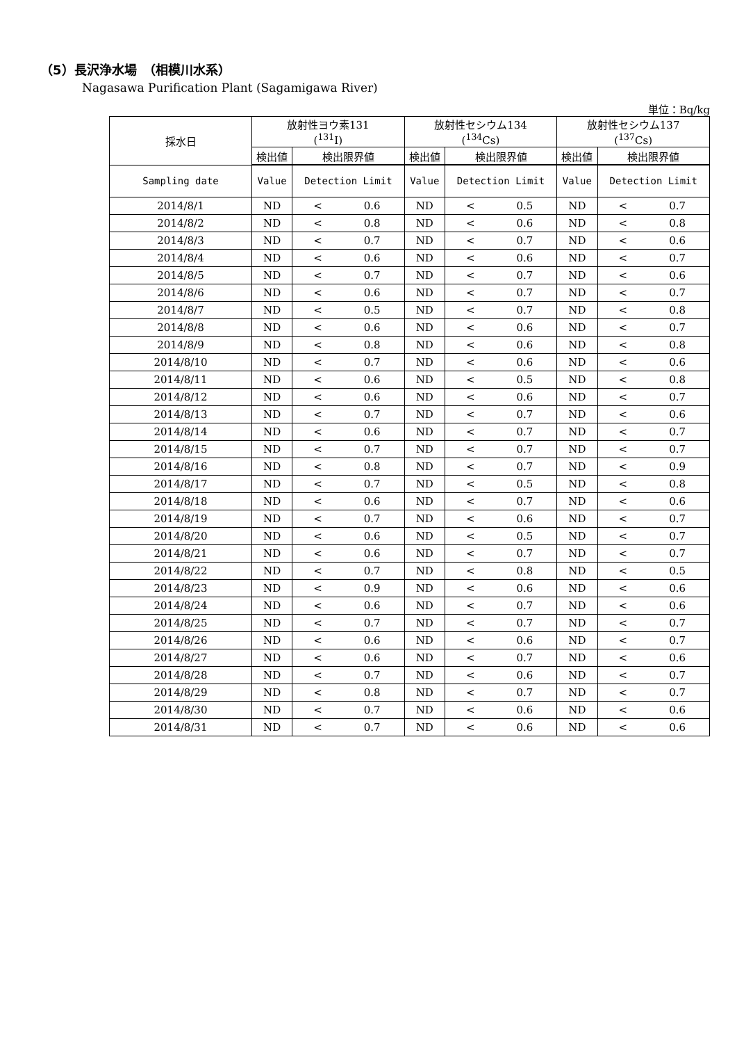（5）長沢浄水場　（相模川水系）
Nagasawa Purification Plant (Sagamigawa River)
単位：Bq/kg
| 採水日 | 放射性ヨウ素131 (<sup>131</sup>I) | | | 放射性セシウム134 (<sup>134</sup>Cs) | | | 放射性セシウム137 (<sup>137</sup>Cs) | | |
| --- | --- | --- | --- | --- | --- | --- | --- | --- | --- |
| | 検出値 | 検出限界値 | | 検出値 | 検出限界値 | | 検出値 | 検出限界値 | |
| Sampling date | Value | Detection Limit | | Value | Detection Limit | | Value | Detection Limit | |
| 2014/8/1 | ND | < | 0.6 | ND | < | 0.5 | ND | < | 0.7 |
| 2014/8/2 | ND | < | 0.8 | ND | < | 0.6 | ND | < | 0.8 |
| 2014/8/3 | ND | < | 0.7 | ND | < | 0.7 | ND | < | 0.6 |
| 2014/8/4 | ND | < | 0.6 | ND | < | 0.6 | ND | < | 0.7 |
| 2014/8/5 | ND | < | 0.7 | ND | < | 0.7 | ND | < | 0.6 |
| 2014/8/6 | ND | < | 0.6 | ND | < | 0.7 | ND | < | 0.7 |
| 2014/8/7 | ND | < | 0.5 | ND | < | 0.7 | ND | < | 0.8 |
| 2014/8/8 | ND | < | 0.6 | ND | < | 0.6 | ND | < | 0.7 |
| 2014/8/9 | ND | < | 0.8 | ND | < | 0.6 | ND | < | 0.8 |
| 2014/8/10 | ND | < | 0.7 | ND | < | 0.6 | ND | < | 0.6 |
| 2014/8/11 | ND | < | 0.6 | ND | < | 0.5 | ND | < | 0.8 |
| 2014/8/12 | ND | < | 0.6 | ND | < | 0.6 | ND | < | 0.7 |
| 2014/8/13 | ND | < | 0.7 | ND | < | 0.7 | ND | < | 0.6 |
| 2014/8/14 | ND | < | 0.6 | ND | < | 0.7 | ND | < | 0.7 |
| 2014/8/15 | ND | < | 0.7 | ND | < | 0.7 | ND | < | 0.7 |
| 2014/8/16 | ND | < | 0.8 | ND | < | 0.7 | ND | < | 0.9 |
| 2014/8/17 | ND | < | 0.7 | ND | < | 0.5 | ND | < | 0.8 |
| 2014/8/18 | ND | < | 0.6 | ND | < | 0.7 | ND | < | 0.6 |
| 2014/8/19 | ND | < | 0.7 | ND | < | 0.6 | ND | < | 0.7 |
| 2014/8/20 | ND | < | 0.6 | ND | < | 0.5 | ND | < | 0.7 |
| 2014/8/21 | ND | < | 0.6 | ND | < | 0.7 | ND | < | 0.7 |
| 2014/8/22 | ND | < | 0.7 | ND | < | 0.8 | ND | < | 0.5 |
| 2014/8/23 | ND | < | 0.9 | ND | < | 0.6 | ND | < | 0.6 |
| 2014/8/24 | ND | < | 0.6 | ND | < | 0.7 | ND | < | 0.6 |
| 2014/8/25 | ND | < | 0.7 | ND | < | 0.7 | ND | < | 0.7 |
| 2014/8/26 | ND | < | 0.6 | ND | < | 0.6 | ND | < | 0.7 |
| 2014/8/27 | ND | < | 0.6 | ND | < | 0.7 | ND | < | 0.6 |
| 2014/8/28 | ND | < | 0.7 | ND | < | 0.6 | ND | < | 0.7 |
| 2014/8/29 | ND | < | 0.8 | ND | < | 0.7 | ND | < | 0.7 |
| 2014/8/30 | ND | < | 0.7 | ND | < | 0.6 | ND | < | 0.6 |
| 2014/8/31 | ND | < | 0.7 | ND | < | 0.6 | ND | < | 0.6 |